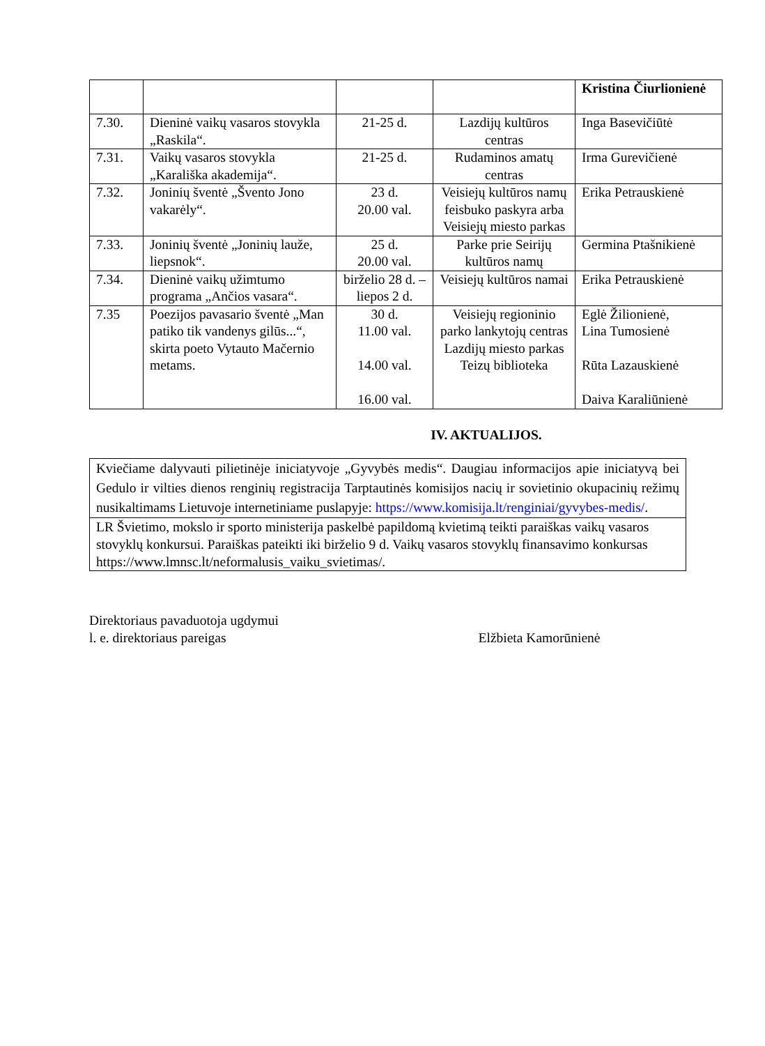| | | | | Kristina Čiurlionienė |
| 7.30. | Dieninė vaikų vasaros stovykla „Raskila“. | 21-25 d. | Lazdijų kultūros centras | Inga Basevičiūtė |
| 7.31. | Vaikų vasaros stovykla „Karališka akademija“. | 21-25 d. | Rudaminos amatų centras | Irma Gurevičienė |
| 7.32. | Joninių šventė „Švento Jono vakarėly“. | 23 d. 20.00 val. | Veisiejų kultūros namų feisbuko paskyra arba Veisiejų miesto parkas | Erika Petrauskienė |
| 7.33. | Joninių šventė „Joninių lauže, liepsnok“. | 25 d. 20.00 val. | Parke prie Seirijų kultūros namų | Germina Ptašnikienė |
| 7.34. | Dieninė vaikų užimtumo programa „Ančios vasara“. | birželio 28 d. – liepos 2 d. | Veisiejų kultūros namai | Erika Petrauskienė |
| 7.35 | Poezijos pavasario šventė „Man patiko tik vandenys gilūs...“, skirta poeto Vytauto Mačernio metams. | 30 d. 11.00 val. 14.00 val. 16.00 val. | Veisiejų regioninio parko lankytojų centras Lazdijų miesto parkas Teizų biblioteka | Eglė Žilionienė, Lina Tumosienė Rūta Lazauskienė Daiva Karaliūnienė |
IV. AKTUALIJOS.
| Kviečiame dalyvauti pilietinėje iniciatyvoje „Gyvybės medis“. Daugiau informacijos apie iniciatyvą bei Gedulo ir vilties dienos renginių registracija Tarptautinės komisijos nacių ir sovietinio okupacinių režimų nusikaltimams Lietuvoje internetiniame puslapyje: https://www.komisija.lt/renginiai/gyvybes-medis/ . |
| LR Švietimo, mokslo ir sporto ministerija paskelbė papildomą kvietimą teikti paraiškas vaikų vasaros stovyklų konkursui. Paraiškas pateikti iki birželio 9 d. Vaikų vasaros stovyklų finansavimo konkursas https://www.lmnsc.lt/neformalusis_vaiku_svietimas/. |
Direktoriaus pavaduotoja ugdymui
l. e. direktoriaus pareigas Elžbieta Kamorūnienė